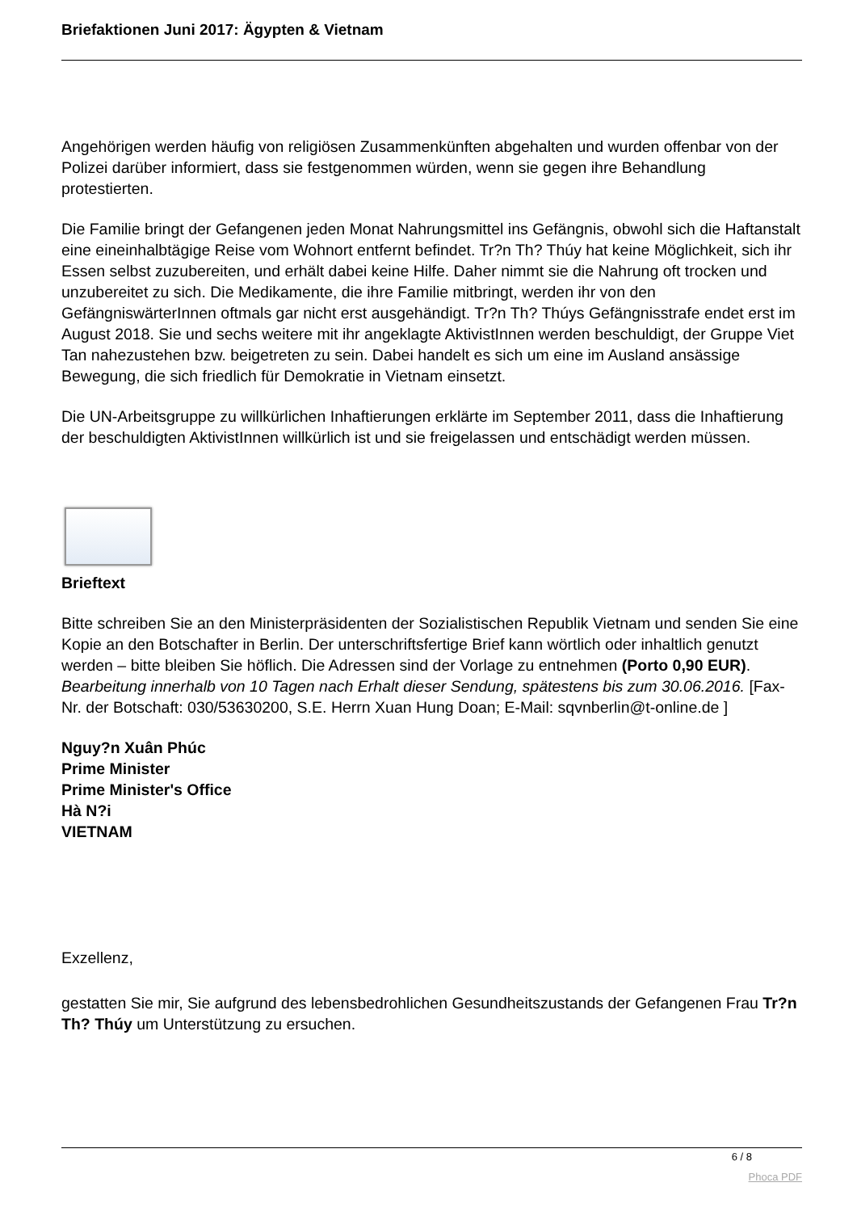Briefaktionen Juni 2017: Ägypten & Vietnam
Angehörigen werden häufig von religiösen Zusammenkünften abgehalten und wurden offenbar von der Polizei darüber informiert, dass sie festgenommen würden, wenn sie gegen ihre Behandlung protestierten.
Die Familie bringt der Gefangenen jeden Monat Nahrungsmittel ins Gefängnis, obwohl sich die Haftanstalt eine eineinhalbtägige Reise vom Wohnort entfernt befindet. Tr?n Th? Thúy hat keine Möglichkeit, sich ihr Essen selbst zuzubereiten, und erhält dabei keine Hilfe. Daher nimmt sie die Nahrung oft trocken und unzubereitet zu sich. Die Medikamente, die ihre Familie mitbringt, werden ihr von den GefängniswärterInnen oftmals gar nicht erst ausgehändigt. Tr?n Th? Thúys Gefängnisstrafe endet erst im August 2018. Sie und sechs weitere mit ihr angeklagte AktivistInnen werden beschuldigt, der Gruppe Viet Tan nahezustehen bzw. beigetreten zu sein. Dabei handelt es sich um eine im Ausland ansässige Bewegung, die sich friedlich für Demokratie in Vietnam einsetzt.
Die UN-Arbeitsgruppe zu willkürlichen Inhaftierungen erklärte im September 2011, dass die Inhaftierung der beschuldigten AktivistInnen willkürlich ist und sie freigelassen und entschädigt werden müssen.
Brieftext
Bitte schreiben Sie an den Ministerpräsidenten der Sozialistischen Republik Vietnam und senden Sie eine Kopie an den Botschafter in Berlin. Der unterschriftsfertige Brief kann wörtlich oder inhaltlich genutzt werden – bitte bleiben Sie höflich. Die Adressen sind der Vorlage zu entnehmen (Porto 0,90 EUR). Bearbeitung innerhalb von 10 Tagen nach Erhalt dieser Sendung, spätestens bis zum 30.06.2016. [Fax-Nr. der Botschaft: 030/53630200, S.E. Herrn Xuan Hung Doan; E-Mail: sqvnberlin@t-online.de ]
Nguy?n Xuân Phúc
Prime Minister
Prime Minister's Office
Hà N?i
VIETNAM
Exzellenz,
gestatten Sie mir, Sie aufgrund des lebensbedrohlichen Gesundheitszustands der Gefangenen Frau Tr?n Th? Thúy um Unterstützung zu ersuchen.
6 / 8
Phoca PDF